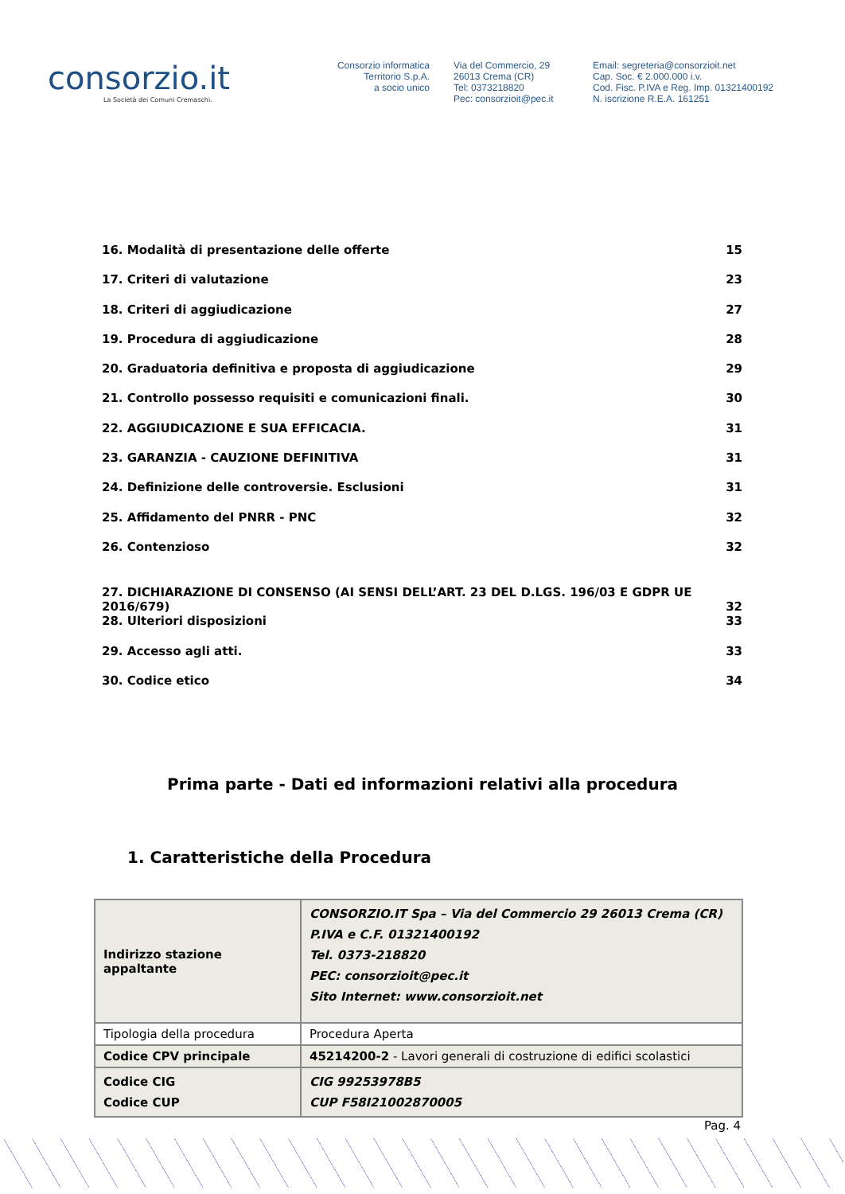consorzio.it
La Società dei Comuni Cremaschi.
Consorzio informatica
Territorio S.p.A.
a socio unico
Via del Commercio, 29
26013 Crema (CR)
Tel: 0373218820
Pec: consorzioit@pec.it
Email: segreteria@consorzioit.net
Cap. Soc. € 2.000.000 i.v.
Cod. Fisc. P.IVA e Reg. Imp. 01321400192
N. iscrizione R.E.A. 161251
16. Modalità di presentazione delle offerte 15
17. Criteri di valutazione 23
18. Criteri di aggiudicazione 27
19. Procedura di aggiudicazione 28
20. Graduatoria definitiva e proposta di aggiudicazione 29
21. Controllo possesso requisiti e comunicazioni finali. 30
22. AGGIUDICAZIONE E SUA EFFICACIA. 31
23. GARANZIA - CAUZIONE DEFINITIVA 31
24. Definizione delle controversie. Esclusioni 31
25. Affidamento del PNRR - PNC 32
26. Contenzioso 32
27. DICHIARAZIONE DI CONSENSO (AI SENSI DELL’ART. 23 DEL D.LGS. 196/03 E GDPR UE 2016/679) 32
28. Ulteriori disposizioni 33
29. Accesso agli atti. 33
30. Codice etico 34
Prima parte - Dati ed informazioni relativi alla procedura
1. Caratteristiche della Procedura
| Indirizzo stazione appaltante | CONSORZIO.IT Spa – Via del Commercio 29 26013 Crema (CR) P.IVA e C.F. 01321400192 Tel. 0373-218820 PEC: consorzioit@pec.it Sito Internet: www.consorzioit.net |
| Tipologia della procedura | Procedura Aperta |
| Codice CPV principale | 45214200-2 - Lavori generali di costruzione di edifici scolastici |
| Codice CIG Codice CUP | CIG 99253978B5 CUP F58I21002870005 |
Pag. 4